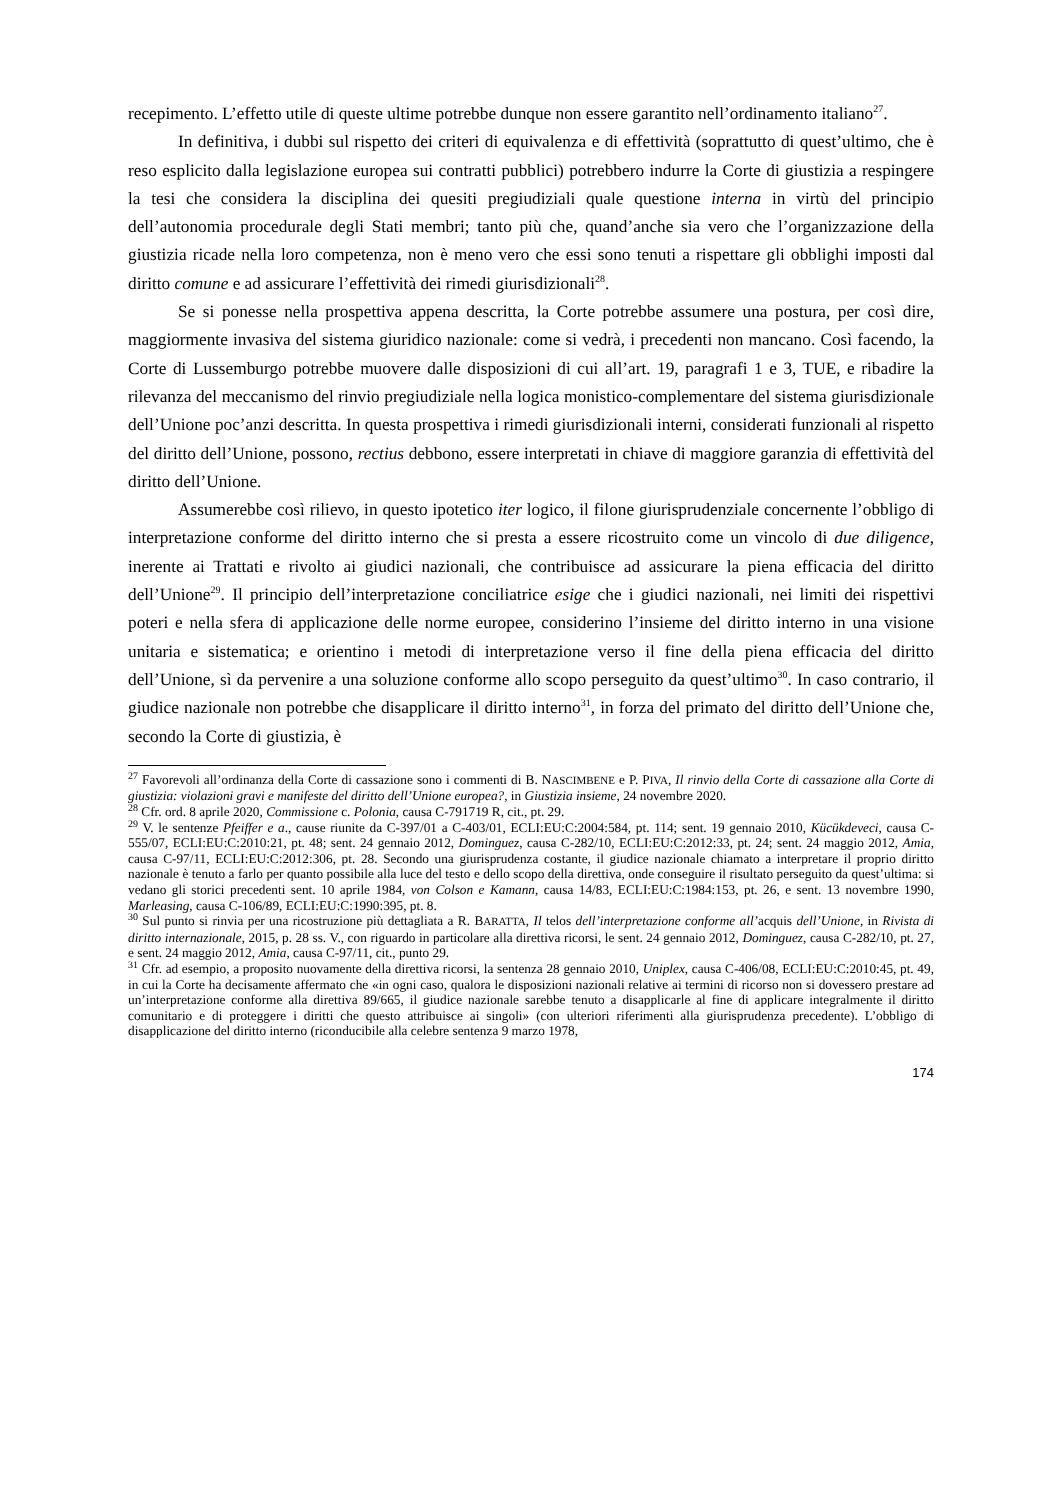recepimento. L’effetto utile di queste ultime potrebbe dunque non essere garantito nell’ordinamento italiano<sup>27</sup>.
In definitiva, i dubbi sul rispetto dei criteri di equivalenza e di effettività (soprattutto di quest’ultimo, che è reso esplicito dalla legislazione europea sui contratti pubblici) potrebbero indurre la Corte di giustizia a respingere la tesi che considera la disciplina dei quesiti pregiudiziali quale questione interna in virtù del principio dell’autonomia procedurale degli Stati membri; tanto più che, quand’anche sia vero che l’organizzazione della giustizia ricade nella loro competenza, non è meno vero che essi sono tenuti a rispettare gli obblighi imposti dal diritto comune e ad assicurare l’effettività dei rimedi giurisdizionali<sup>28</sup>.
Se si ponesse nella prospettiva appena descritta, la Corte potrebbe assumere una postura, per così dire, maggiormente invasiva del sistema giuridico nazionale: come si vedrà, i precedenti non mancano. Così facendo, la Corte di Lussemburgo potrebbe muovere dalle disposizioni di cui all’art. 19, paragrafi 1 e 3, TUE, e ribadire la rilevanza del meccanismo del rinvio pregiudiziale nella logica monistico-complementare del sistema giurisdizionale dell’Unione poc’anzi descritta. In questa prospettiva i rimedi giurisdizionali interni, considerati funzionali al rispetto del diritto dell’Unione, possono, rectius debbono, essere interpretati in chiave di maggiore garanzia di effettività del diritto dell’Unione.
Assumerebbe così rilievo, in questo ipotetico iter logico, il filone giurisprudenziale concernente l’obbligo di interpretazione conforme del diritto interno che si presta a essere ricostruito come un vincolo di due diligence, inerente ai Trattati e rivolto ai giudici nazionali, che contribuisce ad assicurare la piena efficacia del diritto dell’Unione<sup>29</sup>. Il principio dell’interpretazione conciliatrice esige che i giudici nazionali, nei limiti dei rispettivi poteri e nella sfera di applicazione delle norme europee, considerino l’insieme del diritto interno in una visione unitaria e sistematica; e orientino i metodi di interpretazione verso il fine della piena efficacia del diritto dell’Unione, sì da pervenire a una soluzione conforme allo scopo perseguito da quest’ultimo<sup>30</sup>. In caso contrario, il giudice nazionale non potrebbe che disapplicare il diritto interno<sup>31</sup>, in forza del primato del diritto dell’Unione che, secondo la Corte di giustizia, è
<sup>27</sup> Favorevoli all’ordinanza della Corte di cassazione sono i commenti di B. NASCIMBENE e P. PIVA, Il rinvio della Corte di cassazione alla Corte di giustizia: violazioni gravi e manifeste del diritto dell’Unione europea?, in Giustizia insieme, 24 novembre 2020.
<sup>28</sup> Cfr. ord. 8 aprile 2020, Commissione c. Polonia, causa C-791719 R, cit., pt. 29.
<sup>29</sup> V. le sentenze Pfeiffer e a., cause riunite da C-397/01 a C-403/01, ECLI:EU:C:2004:584, pt. 114; sent. 19 gennaio 2010, Kücükdeveci, causa C-555/07, ECLI:EU:C:2010:21, pt. 48; sent. 24 gennaio 2012, Dominguez, causa C-282/10, ECLI:EU:C:2012:33, pt. 24; sent. 24 maggio 2012, Amia, causa C-97/11, ECLI:EU:C:2012:306, pt. 28. Secondo una giurisprudenza costante, il giudice nazionale chiamato a interpretare il proprio diritto nazionale è tenuto a farlo per quanto possibile alla luce del testo e dello scopo della direttiva, onde conseguire il risultato perseguito da quest’ultima: si vedano gli storici precedenti sent. 10 aprile 1984, von Colson e Kamann, causa 14/83, ECLI:EU:C:1984:153, pt. 26, e sent. 13 novembre 1990, Marleasing, causa C-106/89, ECLI:EU:C:1990:395, pt. 8.
<sup>30</sup> Sul punto si rinvia per una ricostruzione più dettagliata a R. BARATTA, Il telos dell’interpretazione conforme all’acquis dell’Unione, in Rivista di diritto internazionale, 2015, p. 28 ss. V., con riguardo in particolare alla direttiva ricorsi, le sent. 24 gennaio 2012, Dominguez, causa C-282/10, pt. 27, e sent. 24 maggio 2012, Amia, causa C-97/11, cit., punto 29.
<sup>31</sup> Cfr. ad esempio, a proposito nuovamente della direttiva ricorsi, la sentenza 28 gennaio 2010, Uniplex, causa C-406/08, ECLI:EU:C:2010:45, pt. 49, in cui la Corte ha decisamente affermato che «in ogni caso, qualora le disposizioni nazionali relative ai termini di ricorso non si dovessero prestare ad un’interpretazione conforme alla direttiva 89/665, il giudice nazionale sarebbe tenuto a disapplicarle al fine di applicare integralmente il diritto comunitario e di proteggere i diritti che questo attribuisce ai singoli» (con ulteriori riferimenti alla giurisprudenza precedente). L’obbligo di disapplicazione del diritto interno (riconducibile alla celebre sentenza 9 marzo 1978,
174